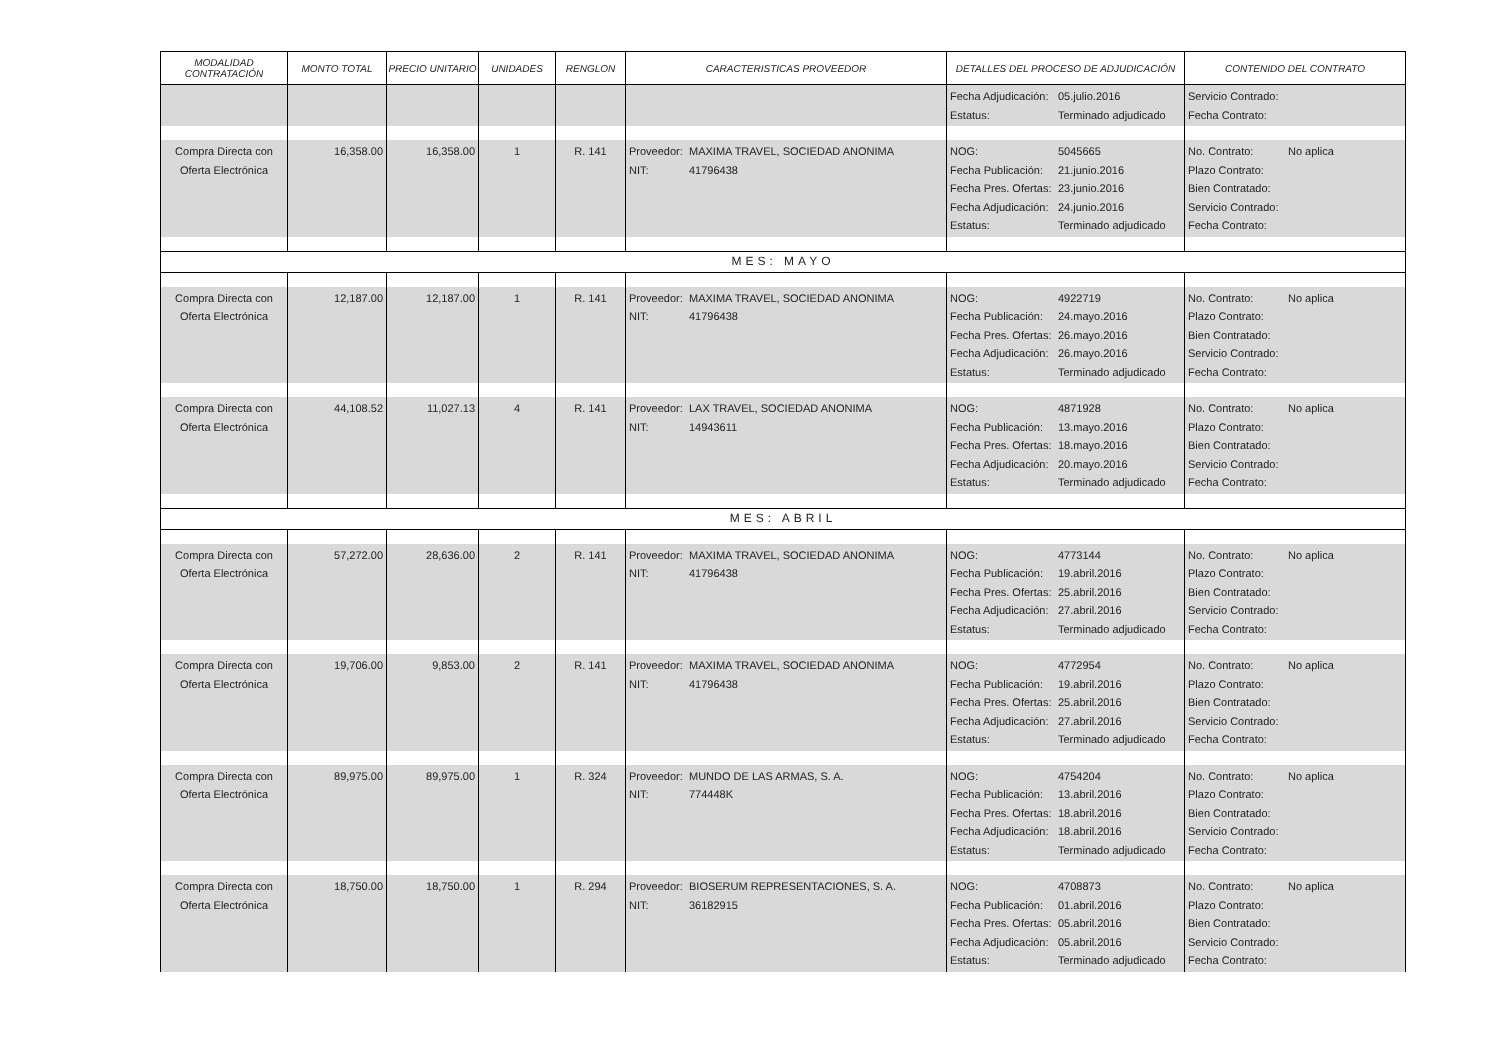| MODALIDAD CONTRATACIÓN | MONTO TOTAL | PRECIO UNITARIO | UNIDADES | RENGLON | CARACTERISTICAS PROVEEDOR | DETALLES DEL PROCESO DE ADJUDICACIÓN | CONTENIDO DEL CONTRATO |
| --- | --- | --- | --- | --- | --- | --- | --- |
| | | | | | | Fecha Adjudicación: 05.julio.2016 Estatus: Terminado adjudicado | Servicio Contrado: Fecha Contrato: |
| Compra Directa con Oferta Electrónica | 16,358.00 | 16,358.00 | 1 | R. 141 | Proveedor: MAXIMA TRAVEL, SOCIEDAD ANONIMA NIT: 41796438 | NOG: 5045665 Fecha Publicación: 21.junio.2016 Fecha Pres. Ofertas: 23.junio.2016 Fecha Adjudicación: 24.junio.2016 Estatus: Terminado adjudicado | No. Contrato: No aplica Plazo Contrato: Bien Contratado: Servicio Contrado: Fecha Contrato: |
| MES: MAYO | | | | | | | |
| Compra Directa con Oferta Electrónica | 12,187.00 | 12,187.00 | 1 | R. 141 | Proveedor: MAXIMA TRAVEL, SOCIEDAD ANONIMA NIT: 41796438 | NOG: 4922719 Fecha Publicación: 24.mayo.2016 Fecha Pres. Ofertas: 26.mayo.2016 Fecha Adjudicación: 26.mayo.2016 Estatus: Terminado adjudicado | No. Contrato: No aplica Plazo Contrato: Bien Contratado: Servicio Contrado: Fecha Contrato: |
| Compra Directa con Oferta Electrónica | 44,108.52 | 11,027.13 | 4 | R. 141 | Proveedor: LAX TRAVEL, SOCIEDAD ANONIMA NIT: 14943611 | NOG: 4871928 Fecha Publicación: 13.mayo.2016 Fecha Pres. Ofertas: 18.mayo.2016 Fecha Adjudicación: 20.mayo.2016 Estatus: Terminado adjudicado | No. Contrato: No aplica Plazo Contrato: Bien Contratado: Servicio Contrado: Fecha Contrato: |
| MES: ABRIL | | | | | | | |
| Compra Directa con Oferta Electrónica | 57,272.00 | 28,636.00 | 2 | R. 141 | Proveedor: MAXIMA TRAVEL, SOCIEDAD ANONIMA NIT: 41796438 | NOG: 4773144 Fecha Publicación: 19.abril.2016 Fecha Pres. Ofertas: 25.abril.2016 Fecha Adjudicación: 27.abril.2016 Estatus: Terminado adjudicado | No. Contrato: No aplica Plazo Contrato: Bien Contratado: Servicio Contrado: Fecha Contrato: |
| Compra Directa con Oferta Electrónica | 19,706.00 | 9,853.00 | 2 | R. 141 | Proveedor: MAXIMA TRAVEL, SOCIEDAD ANONIMA NIT: 41796438 | NOG: 4772954 Fecha Publicación: 19.abril.2016 Fecha Pres. Ofertas: 25.abril.2016 Fecha Adjudicación: 27.abril.2016 Estatus: Terminado adjudicado | No. Contrato: No aplica Plazo Contrato: Bien Contratado: Servicio Contrado: Fecha Contrato: |
| Compra Directa con Oferta Electrónica | 89,975.00 | 89,975.00 | 1 | R. 324 | Proveedor: MUNDO DE LAS ARMAS, S. A. NIT: 774448K | NOG: 4754204 Fecha Publicación: 13.abril.2016 Fecha Pres. Ofertas: 18.abril.2016 Fecha Adjudicación: 18.abril.2016 Estatus: Terminado adjudicado | No. Contrato: No aplica Plazo Contrato: Bien Contratado: Servicio Contrado: Fecha Contrato: |
| Compra Directa con Oferta Electrónica | 18,750.00 | 18,750.00 | 1 | R. 294 | Proveedor: BIOSERUM REPRESENTACIONES, S. A. NIT: 36182915 | NOG: 4708873 Fecha Publicación: 01.abril.2016 Fecha Pres. Ofertas: 05.abril.2016 Fecha Adjudicación: 05.abril.2016 Estatus: Terminado adjudicado | No. Contrato: No aplica Plazo Contrato: Bien Contratado: Servicio Contrado: Fecha Contrato: |